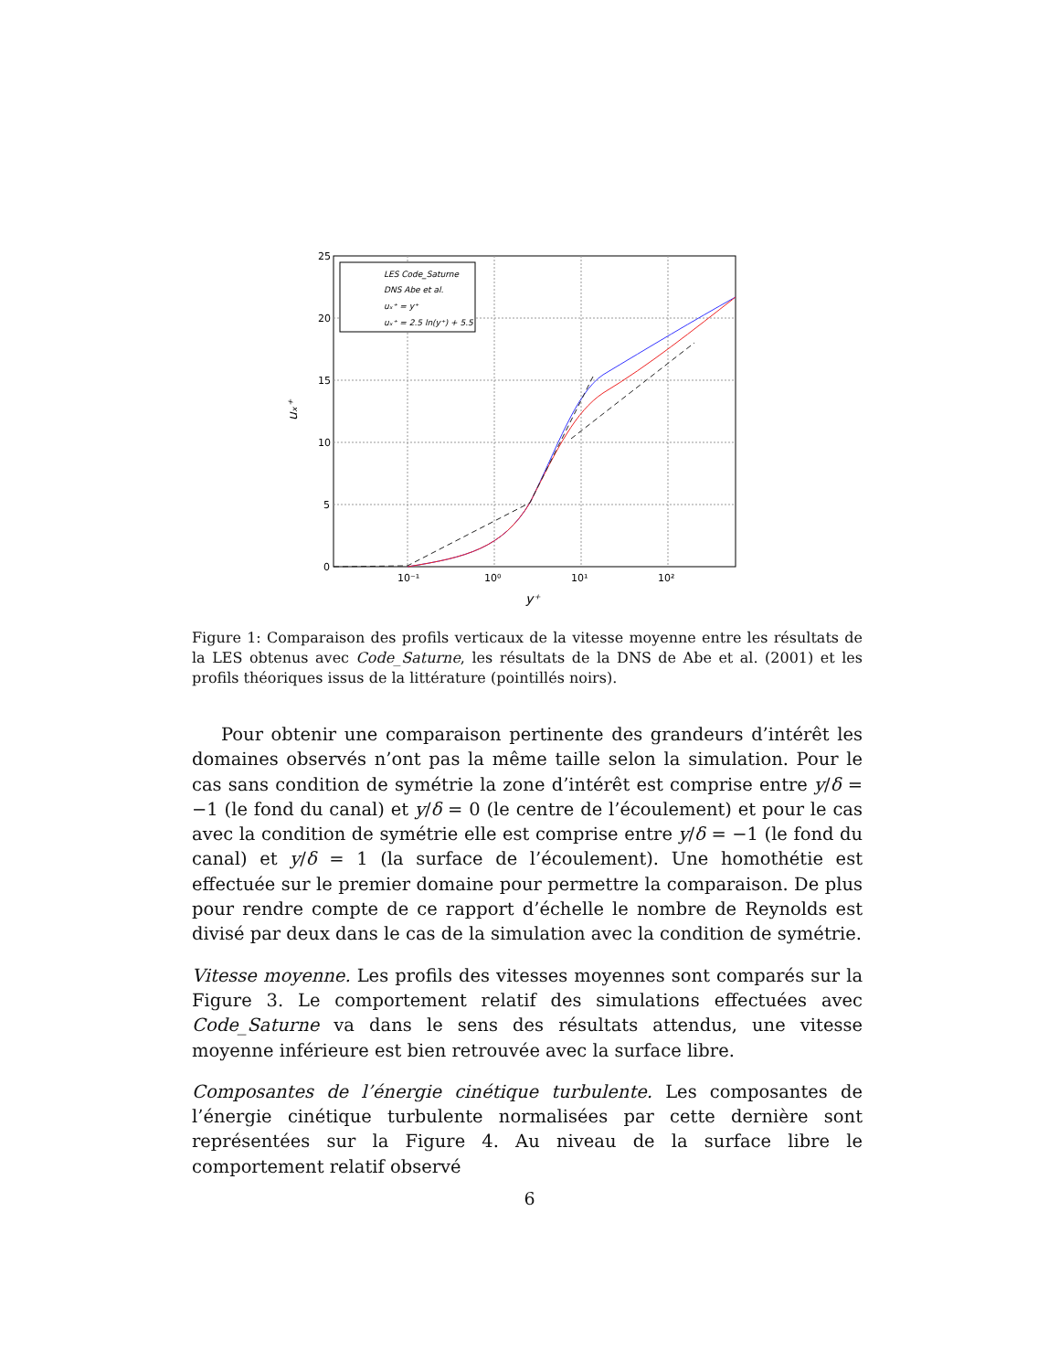25
20
15
10
5
0
10⁻¹
10⁰
10¹
10²
y⁺
uₓ⁺
LES Code_Saturne
DNS Abe et al.
uₓ⁺ = y⁺
uₓ⁺ = 2.5 ln(y⁺) + 5.5
Figure 1: Comparaison des profils verticaux de la vitesse moyenne entre les résultats de la LES obtenus avec Code_Saturne, les résultats de la DNS de Abe et al. (2001) et les profils théoriques issus de la littérature (pointillés noirs).
Pour obtenir une comparaison pertinente des grandeurs d’intérêt les domaines observés n’ont pas la même taille selon la simulation. Pour le cas sans condition de symétrie la zone d’intérêt est comprise entre y/δ = −1 (le fond du canal) et y/δ = 0 (le centre de l’écoulement) et pour le cas avec la condition de symétrie elle est comprise entre y/δ = −1 (le fond du canal) et y/δ = 1 (la surface de l’écoulement). Une homothétie est effectuée sur le premier domaine pour permettre la comparaison. De plus pour rendre compte de ce rapport d’échelle le nombre de Reynolds est divisé par deux dans le cas de la simulation avec la condition de symétrie.
Vitesse moyenne. Les profils des vitesses moyennes sont comparés sur la Figure 3. Le comportement relatif des simulations effectuées avec Code_Saturne va dans le sens des résultats attendus, une vitesse moyenne inférieure est bien retrouvée avec la surface libre.
Composantes de l’énergie cinétique turbulente. Les composantes de l’énergie cinétique turbulente normalisées par cette dernière sont représentées sur la Figure 4. Au niveau de la surface libre le comportement relatif observé
6